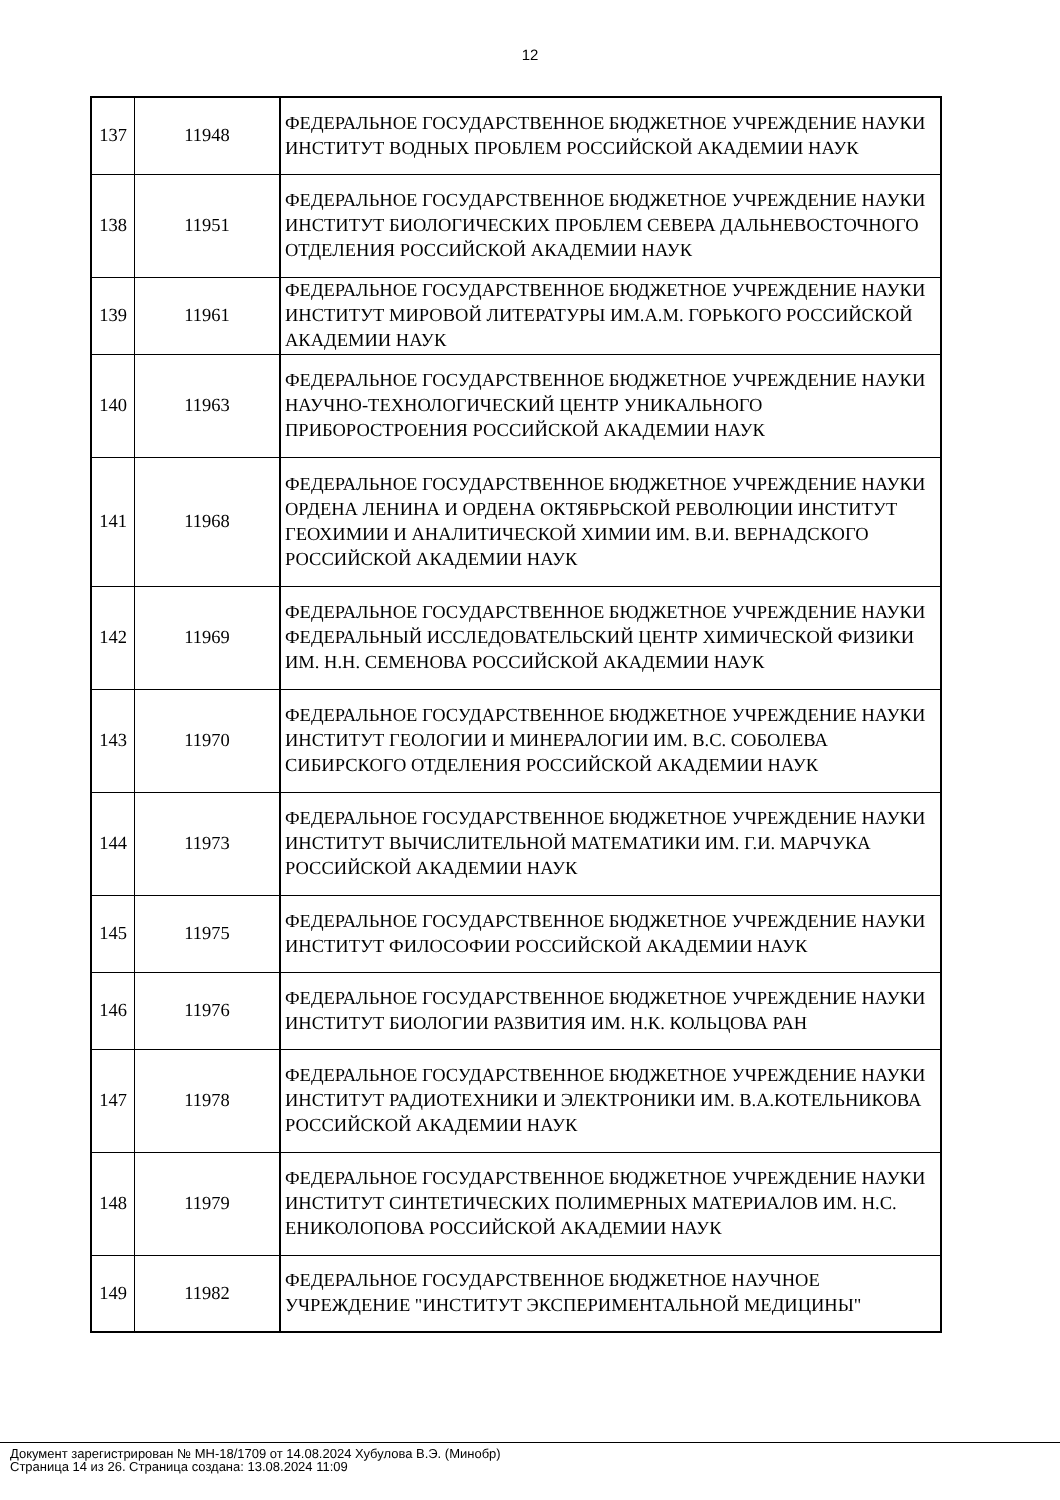12
| 137 | 11948 | ФЕДЕРАЛЬНОЕ ГОСУДАРСТВЕННОЕ БЮДЖЕТНОЕ УЧРЕЖДЕНИЕ НАУКИ ИНСТИТУТ ВОДНЫХ ПРОБЛЕМ РОССИЙСКОЙ АКАДЕМИИ НАУК |
| 138 | 11951 | ФЕДЕРАЛЬНОЕ ГОСУДАРСТВЕННОЕ БЮДЖЕТНОЕ УЧРЕЖДЕНИЕ НАУКИ ИНСТИТУТ БИОЛОГИЧЕСКИХ ПРОБЛЕМ СЕВЕРА ДАЛЬНЕВОСТОЧНОГО ОТДЕЛЕНИЯ РОССИЙСКОЙ АКАДЕМИИ НАУК |
| 139 | 11961 | ФЕДЕРАЛЬНОЕ ГОСУДАРСТВЕННОЕ БЮДЖЕТНОЕ УЧРЕЖДЕНИЕ НАУКИ ИНСТИТУТ МИРОВОЙ ЛИТЕРАТУРЫ ИМ.А.М. ГОРЬКОГО РОССИЙСКОЙ АКАДЕМИИ НАУК |
| 140 | 11963 | ФЕДЕРАЛЬНОЕ ГОСУДАРСТВЕННОЕ БЮДЖЕТНОЕ УЧРЕЖДЕНИЕ НАУКИ НАУЧНО-ТЕХНОЛОГИЧЕСКИЙ ЦЕНТР УНИКАЛЬНОГО ПРИБОРОСТРОЕНИЯ РОССИЙСКОЙ АКАДЕМИИ НАУК |
| 141 | 11968 | ФЕДЕРАЛЬНОЕ ГОСУДАРСТВЕННОЕ БЮДЖЕТНОЕ УЧРЕЖДЕНИЕ НАУКИ ОРДЕНА ЛЕНИНА И ОРДЕНА ОКТЯБРЬСКОЙ РЕВОЛЮЦИИ ИНСТИТУТ ГЕОХИМИИ И АНАЛИТИЧЕСКОЙ ХИМИИ ИМ. В.И. ВЕРНАДСКОГО РОССИЙСКОЙ АКАДЕМИИ НАУК |
| 142 | 11969 | ФЕДЕРАЛЬНОЕ ГОСУДАРСТВЕННОЕ БЮДЖЕТНОЕ УЧРЕЖДЕНИЕ НАУКИ ФЕДЕРАЛЬНЫЙ ИССЛЕДОВАТЕЛЬСКИЙ ЦЕНТР ХИМИЧЕСКОЙ ФИЗИКИ ИМ. Н.Н. СЕМЕНОВА РОССИЙСКОЙ АКАДЕМИИ НАУК |
| 143 | 11970 | ФЕДЕРАЛЬНОЕ ГОСУДАРСТВЕННОЕ БЮДЖЕТНОЕ УЧРЕЖДЕНИЕ НАУКИ ИНСТИТУТ ГЕОЛОГИИ И МИНЕРАЛОГИИ ИМ. В.С. СОБОЛЕВА СИБИРСКОГО ОТДЕЛЕНИЯ РОССИЙСКОЙ АКАДЕМИИ НАУК |
| 144 | 11973 | ФЕДЕРАЛЬНОЕ ГОСУДАРСТВЕННОЕ БЮДЖЕТНОЕ УЧРЕЖДЕНИЕ НАУКИ ИНСТИТУТ ВЫЧИСЛИТЕЛЬНОЙ МАТЕМАТИКИ ИМ. Г.И. МАРЧУКА РОССИЙСКОЙ АКАДЕМИИ НАУК |
| 145 | 11975 | ФЕДЕРАЛЬНОЕ ГОСУДАРСТВЕННОЕ БЮДЖЕТНОЕ УЧРЕЖДЕНИЕ НАУКИ ИНСТИТУТ ФИЛОСОФИИ РОССИЙСКОЙ АКАДЕМИИ НАУК |
| 146 | 11976 | ФЕДЕРАЛЬНОЕ ГОСУДАРСТВЕННОЕ БЮДЖЕТНОЕ УЧРЕЖДЕНИЕ НАУКИ ИНСТИТУТ БИОЛОГИИ РАЗВИТИЯ ИМ. Н.К. КОЛЬЦОВА РАН |
| 147 | 11978 | ФЕДЕРАЛЬНОЕ ГОСУДАРСТВЕННОЕ БЮДЖЕТНОЕ УЧРЕЖДЕНИЕ НАУКИ ИНСТИТУТ РАДИОТЕХНИКИ И ЭЛЕКТРОНИКИ ИМ. В.А.КОТЕЛЬНИКОВА РОССИЙСКОЙ АКАДЕМИИ НАУК |
| 148 | 11979 | ФЕДЕРАЛЬНОЕ ГОСУДАРСТВЕННОЕ БЮДЖЕТНОЕ УЧРЕЖДЕНИЕ НАУКИ ИНСТИТУТ СИНТЕТИЧЕСКИХ ПОЛИМЕРНЫХ МАТЕРИАЛОВ ИМ. Н.С. ЕНИКОЛОПОВА РОССИЙСКОЙ АКАДЕМИИ НАУК |
| 149 | 11982 | ФЕДЕРАЛЬНОЕ ГОСУДАРСТВЕННОЕ БЮДЖЕТНОЕ НАУЧНОЕ УЧРЕЖДЕНИЕ "ИНСТИТУТ ЭКСПЕРИМЕНТАЛЬНОЙ МЕДИЦИНЫ" |
Документ зарегистрирован № МН-18/1709 от 14.08.2024 Хубулова В.Э. (Минобр)
Страница 14 из 26. Страница создана: 13.08.2024 11:09